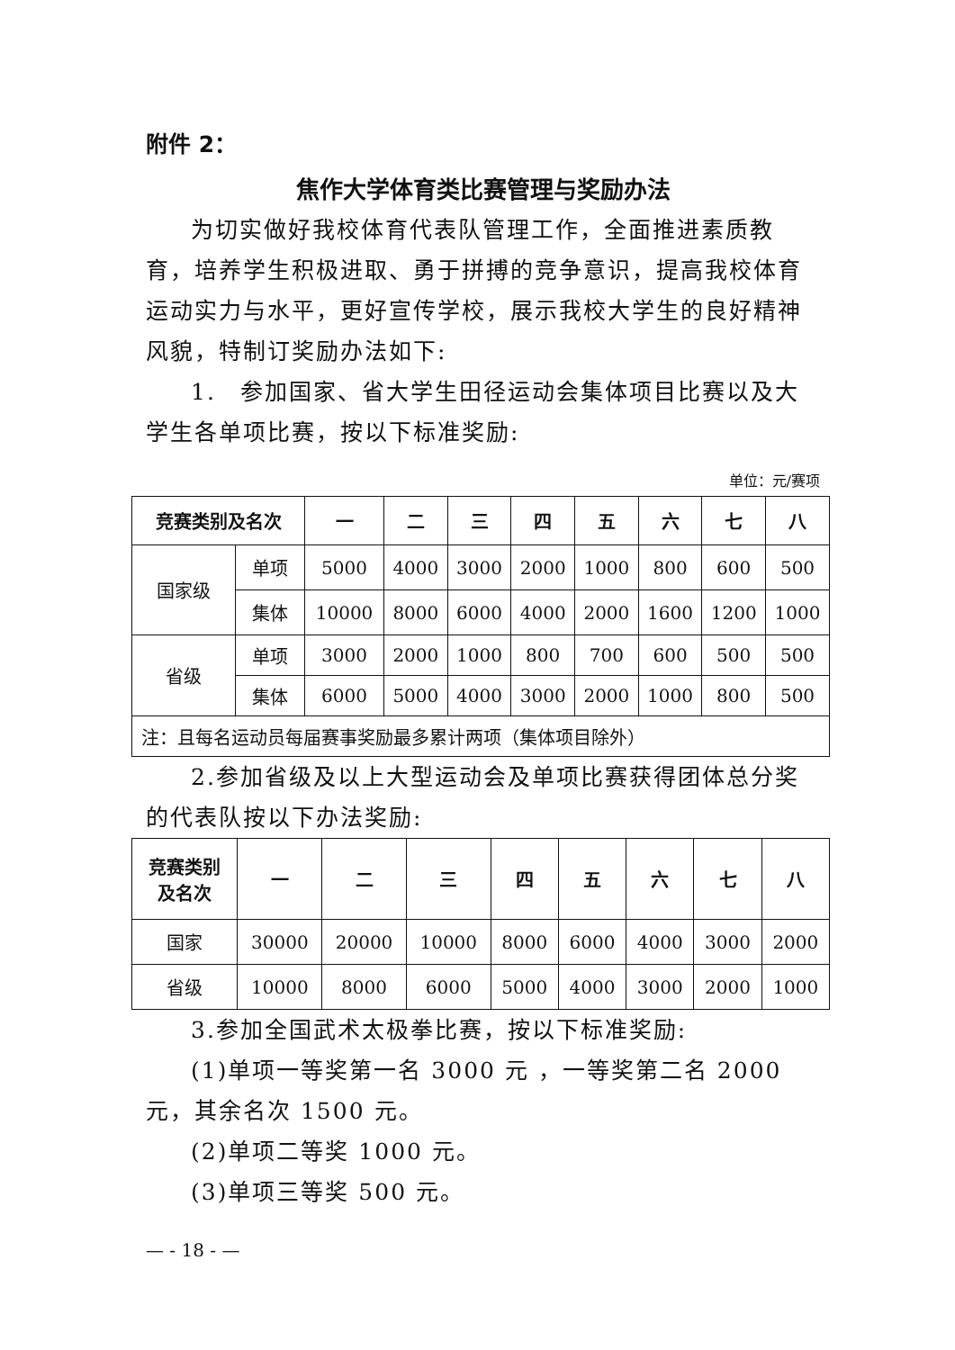附件 2：
焦作大学体育类比赛管理与奖励办法
为切实做好我校体育代表队管理工作，全面推进素质教育，培养学生积极进取、勇于拼搏的竞争意识，提高我校体育运动实力与水平，更好宣传学校，展示我校大学生的良好精神风貌，特制订奖励办法如下:
1.　参加国家、省大学生田径运动会集体项目比赛以及大学生各单项比赛，按以下标准奖励:
单位：元/赛项
| 竞赛类别及名次 | | 一 | 二 | 三 | 四 | 五 | 六 | 七 | 八 |
| --- | --- | --- | --- | --- | --- | --- | --- | --- | --- |
| 国家级 | 单项 | 5000 | 4000 | 3000 | 2000 | 1000 | 800 | 600 | 500 |
| | 集体 | 10000 | 8000 | 6000 | 4000 | 2000 | 1600 | 1200 | 1000 |
| 省级 | 单项 | 3000 | 2000 | 1000 | 800 | 700 | 600 | 500 | 500 |
| | 集体 | 6000 | 5000 | 4000 | 3000 | 2000 | 1000 | 800 | 500 |
| 注：且每名运动员每届赛事奖励最多累计两项（集体项目除外） | | | | | | | | | |
2.参加省级及以上大型运动会及单项比赛获得团体总分奖的代表队按以下办法奖励:
| 竞赛类别 及名次 | 一 | 二 | 三 | 四 | 五 | 六 | 七 | 八 |
| --- | --- | --- | --- | --- | --- | --- | --- | --- |
| 国家 | 30000 | 20000 | 10000 | 8000 | 6000 | 4000 | 3000 | 2000 |
| 省级 | 10000 | 8000 | 6000 | 5000 | 4000 | 3000 | 2000 | 1000 |
3.参加全国武术太极拳比赛，按以下标准奖励:
(1)单项一等奖第一名 3000 元 ，一等奖第二名 2000 元，其余名次 1500 元。
(2)单项二等奖 1000 元。
(3)单项三等奖 500 元。
— - 18 - —